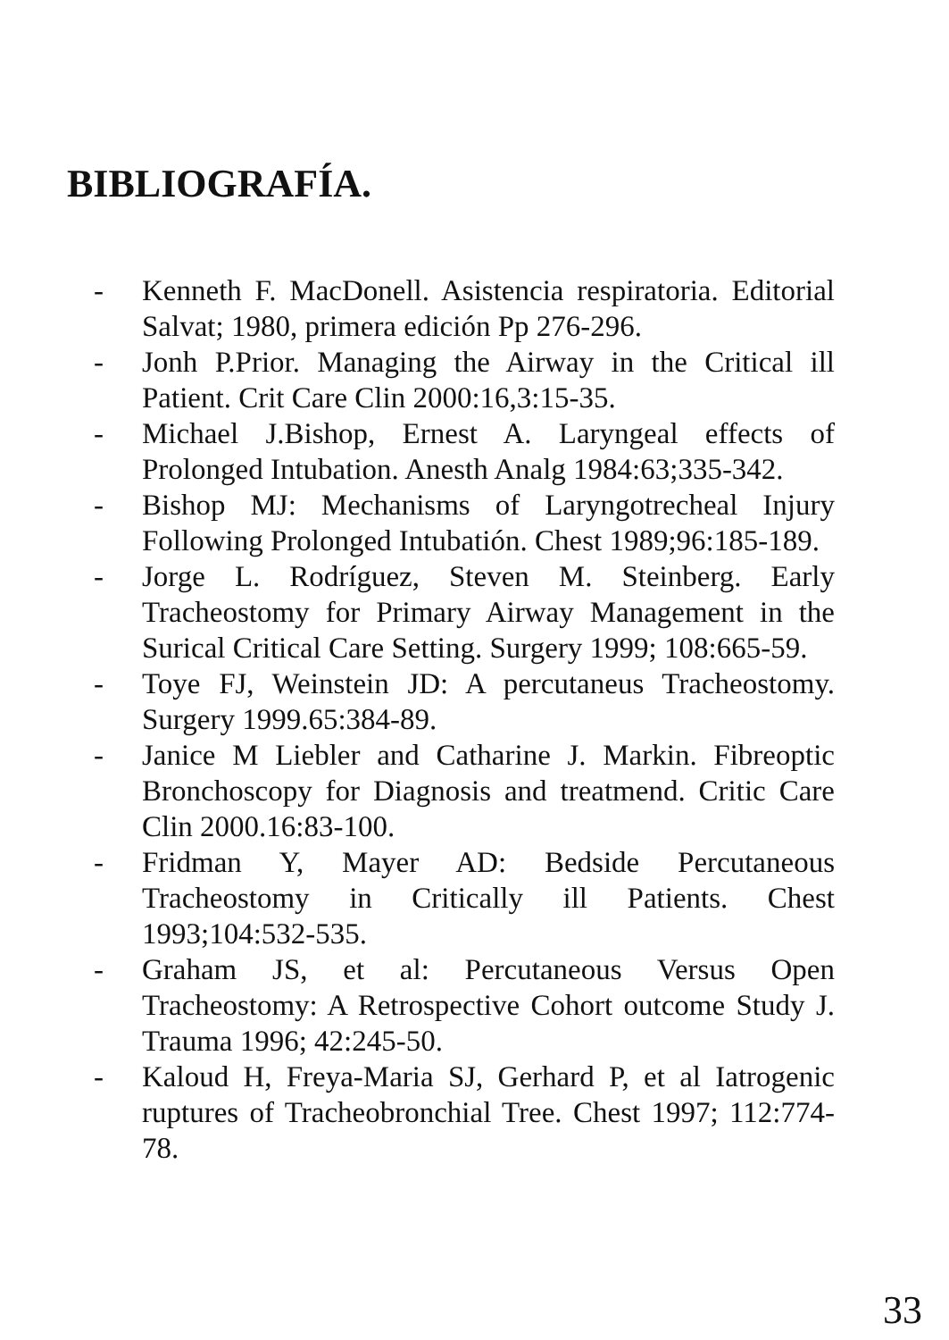BIBLIOGRAFÍA.
- Kenneth F. MacDonell. Asistencia respiratoria. Editorial Salvat; 1980, primera edición Pp 276-296.
- Jonh P.Prior. Managing the Airway in the Critical ill Patient. Crit Care Clin 2000:16,3:15-35.
- Michael J.Bishop, Ernest A. Laryngeal effects of Prolonged Intubation. Anesth Analg 1984:63;335-342.
- Bishop MJ: Mechanisms of Laryngotrecheal Injury Following Prolonged Intubatión. Chest 1989;96:185-189.
- Jorge L. Rodríguez, Steven M. Steinberg. Early Tracheostomy for Primary Airway Management in the Surical Critical Care Setting. Surgery 1999; 108:665-59.
- Toye FJ, Weinstein JD: A percutaneus Tracheostomy. Surgery 1999.65:384-89.
- Janice M Liebler and Catharine J. Markin. Fibreoptic Bronchoscopy for Diagnosis and treatmend. Critic Care Clin 2000.16:83-100.
- Fridman Y, Mayer AD: Bedside Percutaneous Tracheostomy in Critically ill Patients. Chest 1993;104:532-535.
- Graham JS, et al: Percutaneous Versus Open Tracheostomy: A Retrospective Cohort outcome Study J. Trauma 1996; 42:245-50.
- Kaloud H, Freya-Maria SJ, Gerhard P, et al Iatrogenic ruptures of Tracheobronchial Tree. Chest 1997; 112:774-78.
33